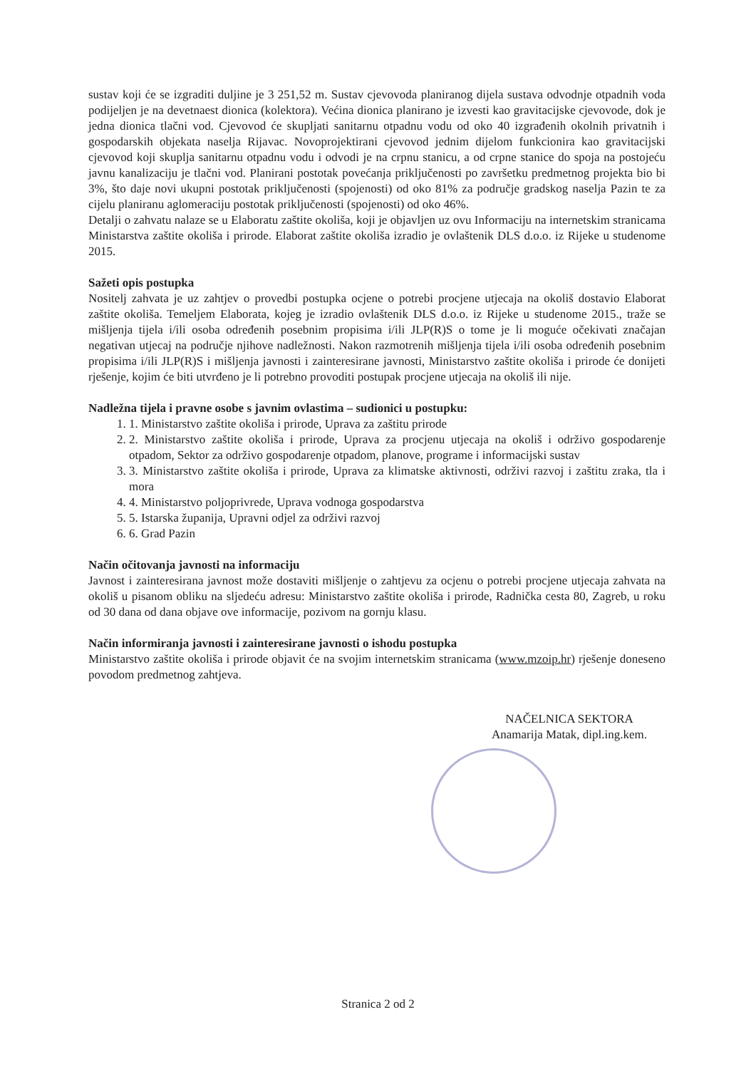sustav koji će se izgraditi duljine je 3 251,52 m. Sustav cjevovoda planiranog dijela sustava odvodnje otpadnih voda podijeljen je na devetnaest dionica (kolektora). Većina dionica planirano je izvesti kao gravitacijske cjevovode, dok je jedna dionica tlačni vod. Cjevovod će skupljati sanitarnu otpadnu vodu od oko 40 izgrađenih okolnih privatnih i gospodarskih objekata naselja Rijavac. Novoprojektirani cjevovod jednim dijelom funkcionira kao gravitacijski cjevovod koji skuplja sanitarnu otpadnu vodu i odvodi je na crpnu stanicu, a od crpne stanice do spoja na postojeću javnu kanalizaciju je tlačni vod. Planirani postotak povećanja priključenosti po završetku predmetnog projekta bio bi 3%, što daje novi ukupni postotak priključenosti (spojenosti) od oko 81% za područje gradskog naselja Pazin te za cijelu planiranu aglomeraciju postotak priključenosti (spojenosti) od oko 46%.
Detalji o zahvatu nalaze se u Elaboratu zaštite okoliša, koji je objavljen uz ovu Informaciju na internetskim stranicama Ministarstva zaštite okoliša i prirode. Elaborat zaštite okoliša izradio je ovlaštenik DLS d.o.o. iz Rijeke u studenome 2015.
Sažeti opis postupka
Nositelj zahvata je uz zahtjev o provedbi postupka ocjene o potrebi procjene utjecaja na okoliš dostavio Elaborat zaštite okoliša. Temeljem Elaborata, kojeg je izradio ovlaštenik DLS d.o.o. iz Rijeke u studenome 2015., traže se mišljenja tijela i/ili osoba određenih posebnim propisima i/ili JLP(R)S o tome je li moguće očekivati značajan negativan utjecaj na područje njihove nadležnosti. Nakon razmotrenih mišljenja tijela i/ili osoba određenih posebnim propisima i/ili JLP(R)S i mišljenja javnosti i zainteresirane javnosti, Ministarstvo zaštite okoliša i prirode će donijeti rješenje, kojim će biti utvrđeno je li potrebno provoditi postupak procjene utjecaja na okoliš ili nije.
Nadležna tijela i pravne osobe s javnim ovlastima – sudionici u postupku:
1. Ministarstvo zaštite okoliša i prirode, Uprava za zaštitu prirode
2. Ministarstvo zaštite okoliša i prirode, Uprava za procjenu utjecaja na okoliš i održivo gospodarenje otpadom, Sektor za održivo gospodarenje otpadom, planove, programe i informacijski sustav
3. Ministarstvo zaštite okoliša i prirode, Uprava za klimatske aktivnosti, održivi razvoj i zaštitu zraka, tla i mora
4. Ministarstvo poljoprivrede, Uprava vodnoga gospodarstva
5. Istarska županija, Upravni odjel za održivi razvoj
6. Grad Pazin
Način očitovanja javnosti na informaciju
Javnost i zainteresirana javnost može dostaviti mišljenje o zahtjevu za ocjenu o potrebi procjene utjecaja zahvata na okoliš u pisanom obliku na sljedeću adresu: Ministarstvo zaštite okoliša i prirode, Radnička cesta 80, Zagreb, u roku od 30 dana od dana objave ove informacije, pozivom na gornju klasu.
Način informiranja javnosti i zainteresirane javnosti o ishodu postupka
Ministarstvo zaštite okoliša i prirode objavit će na svojim internetskim stranicama (www.mzoip.hr) rješenje doneseno povodom predmetnog zahtjeva.
NAČELNICA SEKTORA
Anamarija Matak, dipl.ing.kem.
Stranica 2 od 2